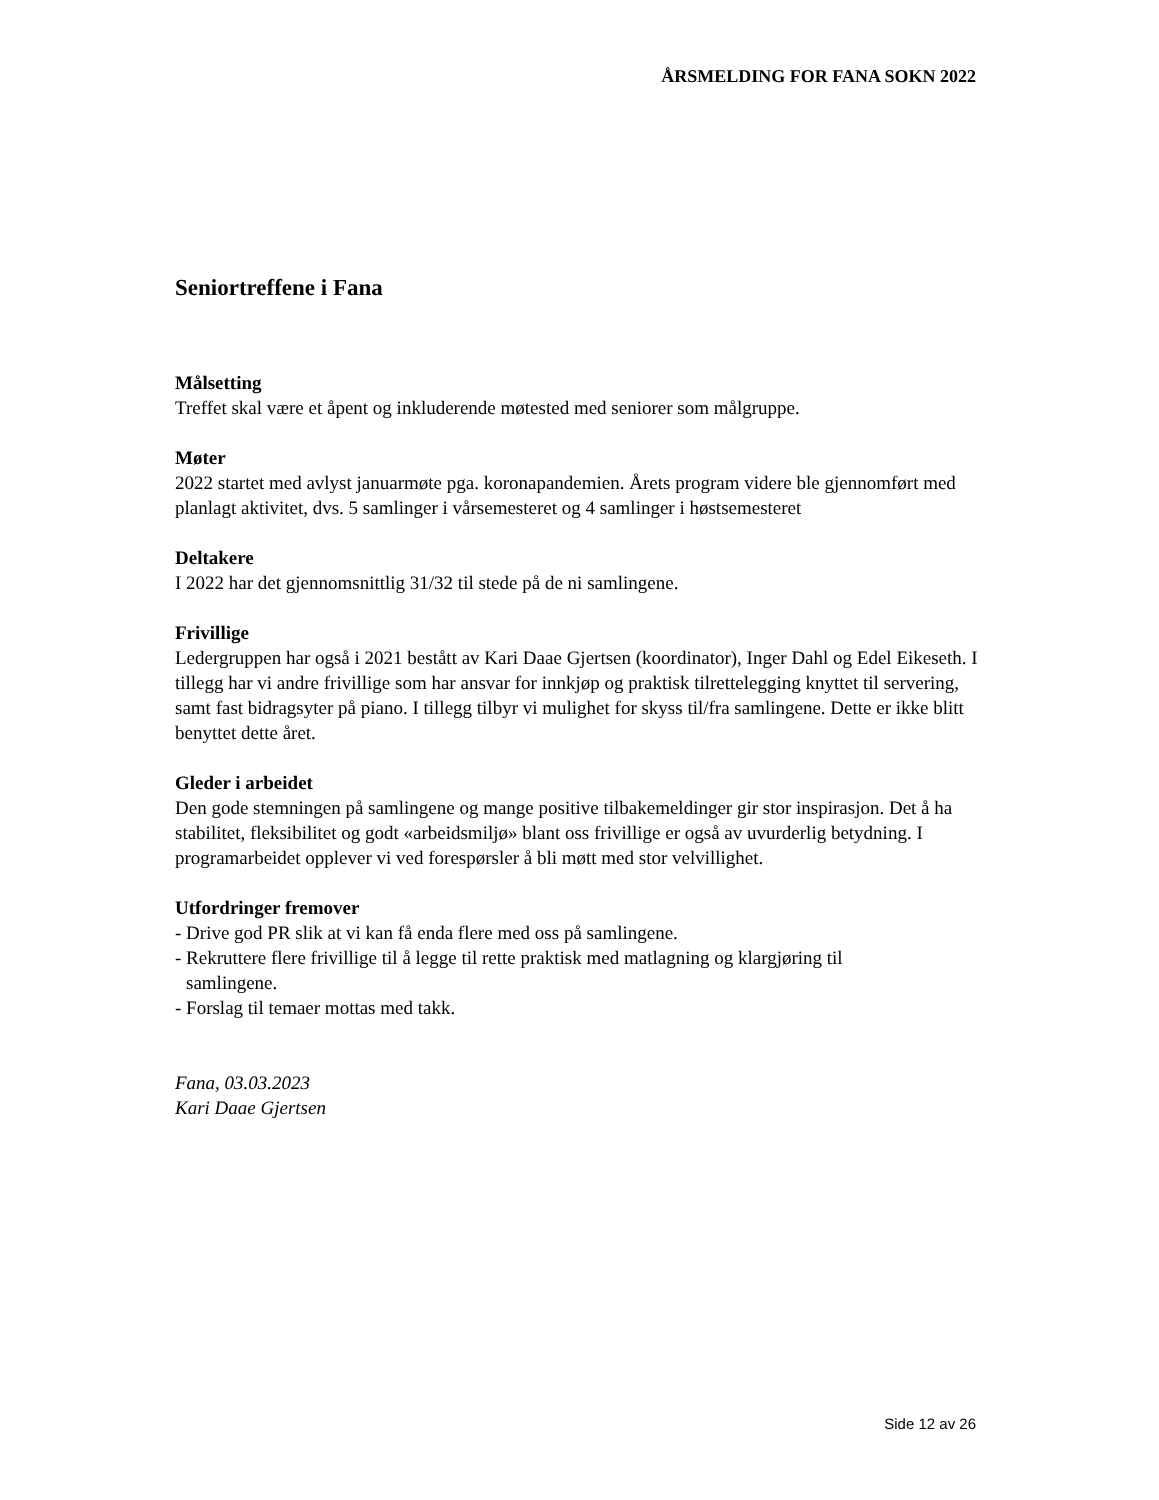ÅRSMELDING FOR FANA SOKN 2022
Seniortreffene i Fana
Målsetting
Treffet skal være et åpent og inkluderende møtested med seniorer som målgruppe.
Møter
2022 startet med avlyst januarmøte pga. koronapandemien. Årets program videre ble gjennomført med planlagt aktivitet, dvs. 5 samlinger i vårsemesteret og 4 samlinger i høstsemesteret
Deltakere
I 2022 har det gjennomsnittlig 31/32 til stede på de ni samlingene.
Frivillige
Ledergruppen har også i 2021 bestått av Kari Daae Gjertsen (koordinator), Inger Dahl og Edel Eikeseth. I tillegg har vi andre frivillige som har ansvar for innkjøp og praktisk tilrettelegging knyttet til servering, samt fast bidragsyter på piano. I tillegg tilbyr vi mulighet for skyss til/fra samlingene. Dette er ikke blitt benyttet dette året.
Gleder i arbeidet
Den gode stemningen på samlingene og mange positive tilbakemeldinger gir stor inspirasjon. Det å ha stabilitet, fleksibilitet og godt «arbeidsmiljø» blant oss frivillige er også av uvurderlig betydning. I programarbeidet opplever vi ved forespørsler å bli møtt med stor velvillighet.
Utfordringer fremover
- Drive god PR slik at vi kan få enda flere med oss på samlingene.
- Rekruttere flere frivillige til å legge til rette praktisk med matlagning og klargjøring til
samlingene.
- Forslag til temaer mottas med takk.
Fana, 03.03.2023
Kari Daae Gjertsen
Side 12 av 26